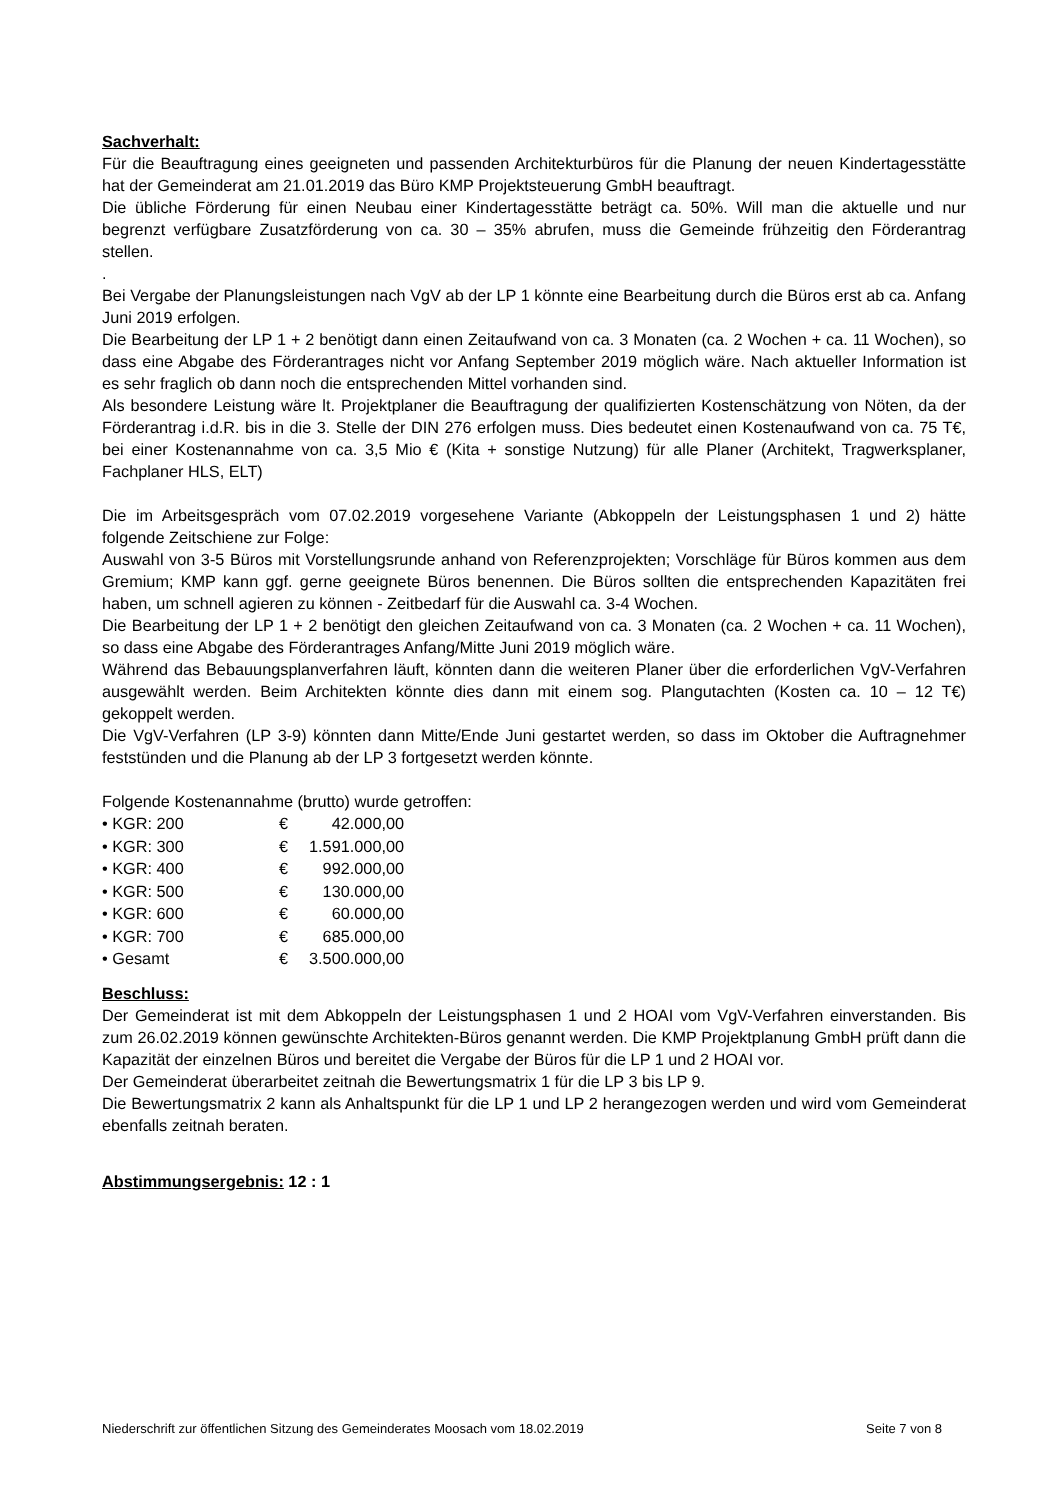Sachverhalt:
Für die Beauftragung eines geeigneten und passenden Architekturbüros für die Planung der neuen Kindertagesstätte hat der Gemeinderat am 21.01.2019 das Büro KMP Projektsteuerung GmbH beauftragt.
Die übliche Förderung für einen Neubau einer Kindertagesstätte beträgt ca. 50%. Will man die aktuelle und nur begrenzt verfügbare Zusatzförderung von ca. 30 – 35% abrufen, muss die Gemeinde frühzeitig den Förderantrag stellen.
.
Bei Vergabe der Planungsleistungen nach VgV ab der LP 1 könnte eine Bearbeitung durch die Büros erst ab ca. Anfang Juni 2019 erfolgen.
Die Bearbeitung der LP 1 + 2 benötigt dann einen Zeitaufwand von ca. 3 Monaten (ca. 2 Wochen + ca. 11 Wochen), so dass eine Abgabe des Förderantrages nicht vor Anfang September 2019 möglich wäre. Nach aktueller Information ist es sehr fraglich ob dann noch die entsprechenden Mittel vorhanden sind.
Als besondere Leistung wäre lt. Projektplaner die Beauftragung der qualifizierten Kostenschätzung von Nöten, da der Förderantrag i.d.R. bis in die 3. Stelle der DIN 276 erfolgen muss. Dies bedeutet einen Kostenaufwand von ca. 75 T€, bei einer Kostenannahme von ca. 3,5 Mio € (Kita + sonstige Nutzung) für alle Planer (Architekt, Tragwerksplaner, Fachplaner HLS, ELT)
Die im Arbeitsgespräch vom 07.02.2019 vorgesehene Variante (Abkoppeln der Leistungsphasen 1 und 2) hätte folgende Zeitschiene zur Folge:
Auswahl von 3-5 Büros mit Vorstellungsrunde anhand von Referenzprojekten; Vorschläge für Büros kommen aus dem Gremium; KMP kann ggf. gerne geeignete Büros benennen. Die Büros sollten die entsprechenden Kapazitäten frei haben, um schnell agieren zu können - Zeitbedarf für die Auswahl ca. 3-4 Wochen.
Die Bearbeitung der LP 1 + 2 benötigt den gleichen Zeitaufwand von ca. 3 Monaten (ca. 2 Wochen + ca. 11 Wochen), so dass eine Abgabe des Förderantrages Anfang/Mitte Juni 2019 möglich wäre.
Während das Bebauungsplanverfahren läuft, könnten dann die weiteren Planer über die erforderlichen VgV-Verfahren ausgewählt werden. Beim Architekten könnte dies dann mit einem sog. Plangutachten (Kosten ca. 10 – 12 T€) gekoppelt werden.
Die VgV-Verfahren (LP 3-9) könnten dann Mitte/Ende Juni gestartet werden, so dass im Oktober die Auftragnehmer feststünden und die Planung ab der LP 3 fortgesetzt werden könnte.
Folgende Kostenannahme (brutto) wurde getroffen:
| • KGR: 200 | € | 42.000,00 |
| • KGR: 300 | € | 1.591.000,00 |
| • KGR: 400 | € | 992.000,00 |
| • KGR: 500 | € | 130.000,00 |
| • KGR: 600 | € | 60.000,00 |
| • KGR: 700 | € | 685.000,00 |
| • Gesamt | € | 3.500.000,00 |
Beschluss:
Der Gemeinderat ist mit dem Abkoppeln der Leistungsphasen 1 und 2 HOAI vom VgV-Verfahren einverstanden. Bis zum 26.02.2019 können gewünschte Architekten-Büros genannt werden. Die KMP Projektplanung GmbH prüft dann die Kapazität der einzelnen Büros und bereitet die Vergabe der Büros für die LP 1 und 2 HOAI vor.
Der Gemeinderat überarbeitet zeitnah die Bewertungsmatrix 1 für die LP 3 bis LP 9.
Die Bewertungsmatrix 2 kann als Anhaltspunkt für die LP 1 und LP 2 herangezogen werden und wird vom Gemeinderat ebenfalls zeitnah beraten.
Abstimmungsergebnis: 12 : 1
Niederschrift zur öffentlichen Sitzung des Gemeinderates Moosach vom 18.02.2019 Seite 7 von 8